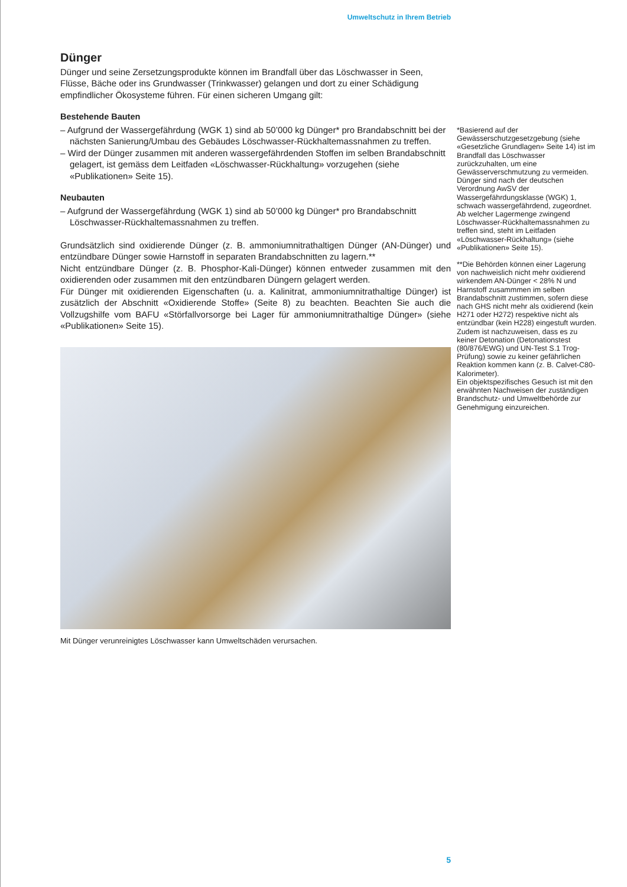Umweltschutz in Ihrem Betrieb
Dünger
Dünger und seine Zersetzungsprodukte können im Brandfall über das Löschwasser in Seen, Flüsse, Bäche oder ins Grundwasser (Trinkwasser) gelangen und dort zu einer Schädigung empfindlicher Ökosysteme führen. Für einen sicheren Umgang gilt:
Bestehende Bauten
– Aufgrund der Wassergefährdung (WGK 1) sind ab 50’000 kg Dünger* pro Brandabschnitt bei der nächsten Sanierung/Umbau des Gebäudes Löschwasser-Rückhaltemassnahmen zu treffen.
– Wird der Dünger zusammen mit anderen wassergefährdenden Stoffen im selben Brandabschnitt gelagert, ist gemäss dem Leitfaden «Löschwasser-Rückhaltung» vorzugehen (siehe «Publikationen» Seite 15).
Neubauten
– Aufgrund der Wassergefährdung (WGK 1) sind ab 50’000 kg Dünger* pro Brandabschnitt Löschwasser-Rückhaltemassnahmen zu treffen.
Grundsätzlich sind oxidierende Dünger (z. B. ammoniumnitrathaltigen Dünger (AN-Dünger) und entzündbare Dünger sowie Harnstoff in separaten Brandabschnitten zu lagern.**
Nicht entzündbare Dünger (z. B. Phosphor-Kali-Dünger) können entweder zusammen mit den oxidierenden oder zusammen mit den entzündbaren Düngern gelagert werden.
Für Dünger mit oxidierenden Eigenschaften (u. a. Kalinitrat, ammoniumnitrathaltige Dünger) ist zusätzlich der Abschnitt «Oxidierende Stoffe» (Seite 8) zu beachten. Beachten Sie auch die Vollzugshilfe vom BAFU «Störfallvorsorge bei Lager für ammoniumnitrathaltige Dünger» (siehe «Publikationen» Seite 15).
Mit Dünger verunreinigtes Löschwasser kann Umweltschäden verursachen.
*Basierend auf der Gewässerschutzgesetzgebung (siehe «Gesetzliche Grundlagen» Seite 14) ist im Brandfall das Löschwasser zurückzuhalten, um eine Gewässerverschmutzung zu vermeiden. Dünger sind nach der deutschen Verordnung AwSV der Wassergefährdungsklasse (WGK) 1, schwach wassergefährdend, zugeordnet. Ab welcher Lagermenge zwingend Löschwasser-Rückhaltemassnahmen zu treffen sind, steht im Leitfaden «Löschwasser-Rückhaltung» (siehe «Publikationen» Seite 15).
**Die Behörden können einer Lagerung von nachweislich nicht mehr oxidierend wirkendem AN-Dünger < 28% N und Harnstoff zusammmen im selben Brandabschnitt zustimmen, sofern diese nach GHS nicht mehr als oxidierend (kein H271 oder H272) respektive nicht als entzündbar (kein H228) eingestuft wurden. Zudem ist nachzuweisen, dass es zu keiner Detonation (Detonationstest (80/876/EWG) und UN-Test S.1 Trog-Prüfung) sowie zu keiner gefährlichen Reaktion kommen kann (z. B. Calvet-C80-Kalorimeter).
Ein objektspezifisches Gesuch ist mit den erwähnten Nachweisen der zuständigen Brandschutz- und Umweltbehörde zur Genehmigung einzureichen.
5